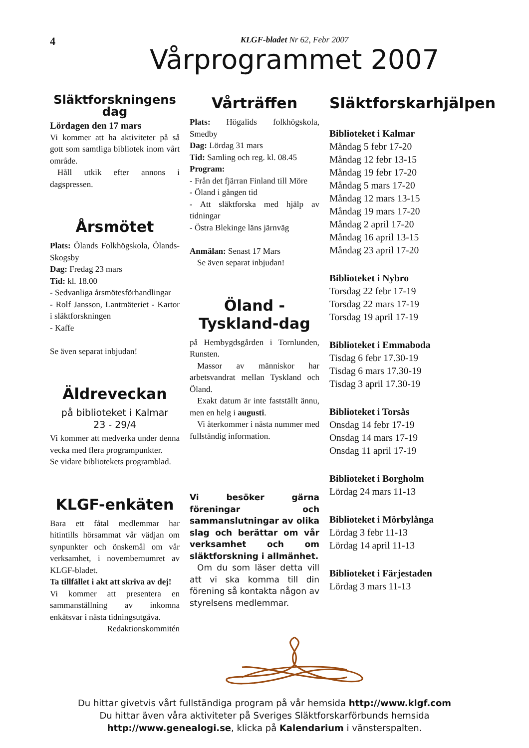4
KLGF-bladet Nr 62, Febr 2007
Vårprogrammet 2007
Släktforskningens dag
Lördagen den 17 mars
Vi kommer att ha aktiviteter på så gott som samtliga bibliotek inom vårt område.
Håll utkik efter annons i dagspressen.
Årsmötet
Plats: Ölands Folkhögskola, Ölands-Skogsby
Dag: Fredag 23 mars
Tid: kl. 18.00
- Sedvanliga årsmötesförhandlingar
- Rolf Jansson, Lantmäteriet - Kartor i släktforskningen
- Kaffe
Se även separat inbjudan!
Äldreveckan
på biblioteket i Kalmar
23 - 29/4
Vi kommer att medverka under denna vecka med flera programpunkter.
Se vidare bibliotekets programblad.
KLGF-enkäten
Bara ett fåtal medlemmar har hitintills hörsammat vår vädjan om synpunkter och önskemål om vår verksamhet, i novembernumret av KLGF-bladet.
Ta tillfället i akt att skriva av dej!
Vi kommer att presentera en sammanställning av inkomna enkätsvar i nästa tidningsutgåva.
Redaktionskommitén
Vårträffen
Plats: Högalids folkhögskola, Smedby
Dag: Lördag 31 mars
Tid: Samling och reg. kl. 08.45
Program:
- Från det fjärran Finland till Möre
- Öland i gången tid
- Att släktforska med hjälp av tidningar
- Östra Blekinge läns järnväg
Anmälan: Senast 17 Mars
Se även separat inbjudan!
Öland - Tyskland-dag
på Hembygdsgården i Tornlunden, Runsten.
Massor av människor har arbetsvandrat mellan Tyskland och Öland.
Exakt datum är inte fastställt ännu, men en helg i augusti.
Vi återkommer i nästa nummer med fullständig information.
Vi besöker gärna föreningar och sammanslutningar av olika slag och berättar om vår verksamhet och om släktforskning i allmänhet.
Om du som läser detta vill att vi ska komma till din förening så kontakta någon av styrelsens medlemmar.
Släktforskarhjälpen
Biblioteket i Kalmar
Måndag 5 febr 17-20
Måndag 12 febr 13-15
Måndag 19 febr 17-20
Måndag 5 mars 17-20
Måndag 12 mars 13-15
Måndag 19 mars 17-20
Måndag 2 april 17-20
Måndag 16 april 13-15
Måndag 23 april 17-20
Biblioteket i Nybro
Torsdag 22 febr 17-19
Torsdag 22 mars 17-19
Torsdag 19 april 17-19
Biblioteket i Emmaboda
Tisdag 6 febr 17.30-19
Tisdag 6 mars 17.30-19
Tisdag 3 april 17.30-19
Biblioteket i Torsås
Onsdag 14 febr 17-19
Onsdag 14 mars 17-19
Onsdag 11 april 17-19
Biblioteket i Borgholm
Lördag 24 mars 11-13
Biblioteket i Mörbylånga
Lördag 3 febr 11-13
Lördag 14 april 11-13
Biblioteket i Färjestaden
Lördag 3 mars 11-13
Du hittar givetvis vårt fullständiga program på vår hemsida http://www.klgf.com
Du hittar även våra aktiviteter på Sveriges Släktforskarförbunds hemsida
http://www.genealogi.se, klicka på Kalendarium i vänsterspalten.